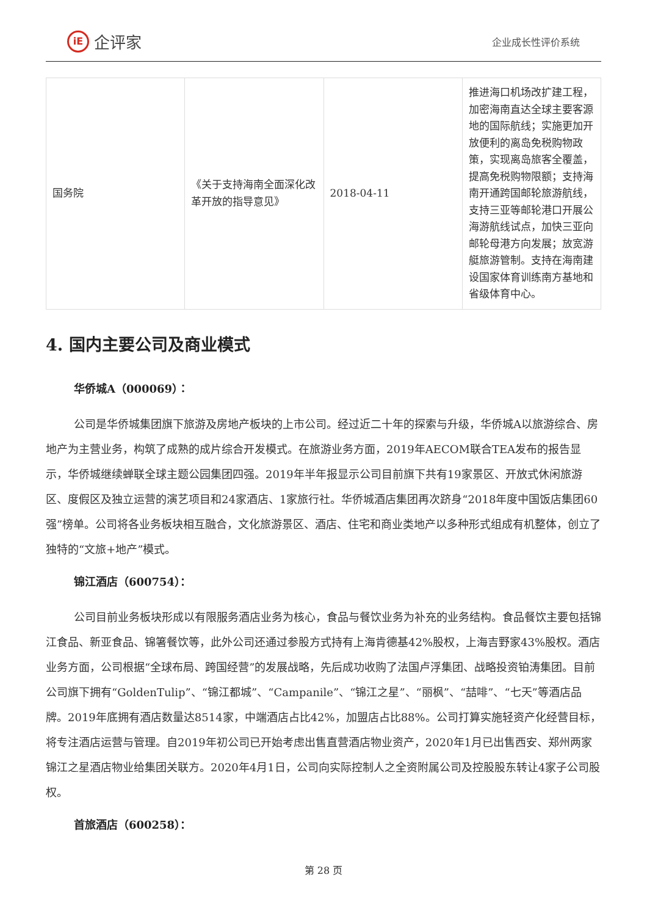iE 企评家
企业成长性评价系统
| 国务院 | 《关于支持海南全面深化改革开放的指导意见》 | 2018-04-11 | 推进海口机场改扩建工程，加密海南直达全球主要客源地的国际航线；实施更加开放便利的离岛免税购物政策，实现离岛旅客全覆盖，提高免税购物限额；支持海南开通跨国邮轮旅游航线，支持三亚等邮轮港口开展公海游航线试点，加快三亚向邮轮母港方向发展；放宽游艇旅游管制。支持在海南建设国家体育训练南方基地和省级体育中心。 |
4. 国内主要公司及商业模式
华侨城A（000069）：
公司是华侨城集团旗下旅游及房地产板块的上市公司。经过近二十年的探索与升级，华侨城A以旅游综合、房地产为主营业务，构筑了成熟的成片综合开发模式。在旅游业务方面，2019年AECOM联合TEA发布的报告显示，华侨城继续蝉联全球主题公园集团四强。2019年半年报显示公司目前旗下共有19家景区、开放式休闲旅游区、度假区及独立运营的演艺项目和24家酒店、1家旅行社。华侨城酒店集团再次跻身“2018年度中国饭店集团60强”榜单。公司将各业务板块相互融合，文化旅游景区、酒店、住宅和商业类地产以多种形式组成有机整体，创立了独特的“文旅+地产”模式。
锦江酒店（600754）：
公司目前业务板块形成以有限服务酒店业务为核心，食品与餐饮业务为补充的业务结构。食品餐饮主要包括锦江食品、新亚食品、锦箸餐饮等，此外公司还通过参股方式持有上海肯德基42%股权，上海吉野家43%股权。酒店业务方面，公司根据“全球布局、跨国经营”的发展战略，先后成功收购了法国卢浮集团、战略投资铂涛集团。目前公司旗下拥有“GoldenTulip”、“锦江都城”、“Campanile”、“锦江之星”、“丽枫”、“喆啡”、“七天”等酒店品牌。2019年底拥有酒店数量达8514家，中端酒店占比42%，加盟店占比88%。公司打算实施轻资产化经营目标，将专注酒店运营与管理。自2019年初公司已开始考虑出售直营酒店物业资产，2020年1月已出售西安、郑州两家锦江之星酒店物业给集团关联方。2020年4月1日，公司向实际控制人之全资附属公司及控股股东转让4家子公司股权。
首旅酒店（600258）：
第 28 页